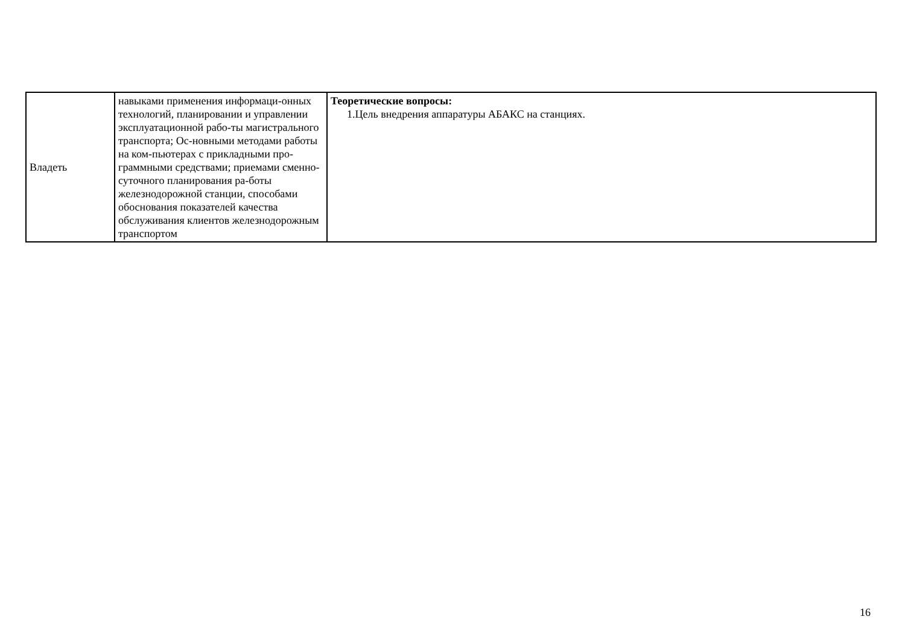| Владеть | навыками применения информаци-онных технологий, планировании и управлении эксплуатационной рабо-ты магистрального транспорта; Ос-новными методами работы на ком-пьютерах с прикладными про-граммными средствами; приемами сменно-суточного планирования ра-боты железнодорожной станции, способами обоснования показателей качества обслуживания клиентов железнодорожным транспортом | Теоретические вопросы: 1.Цель внедрения аппаратуры АБАКС на станциях. |
16